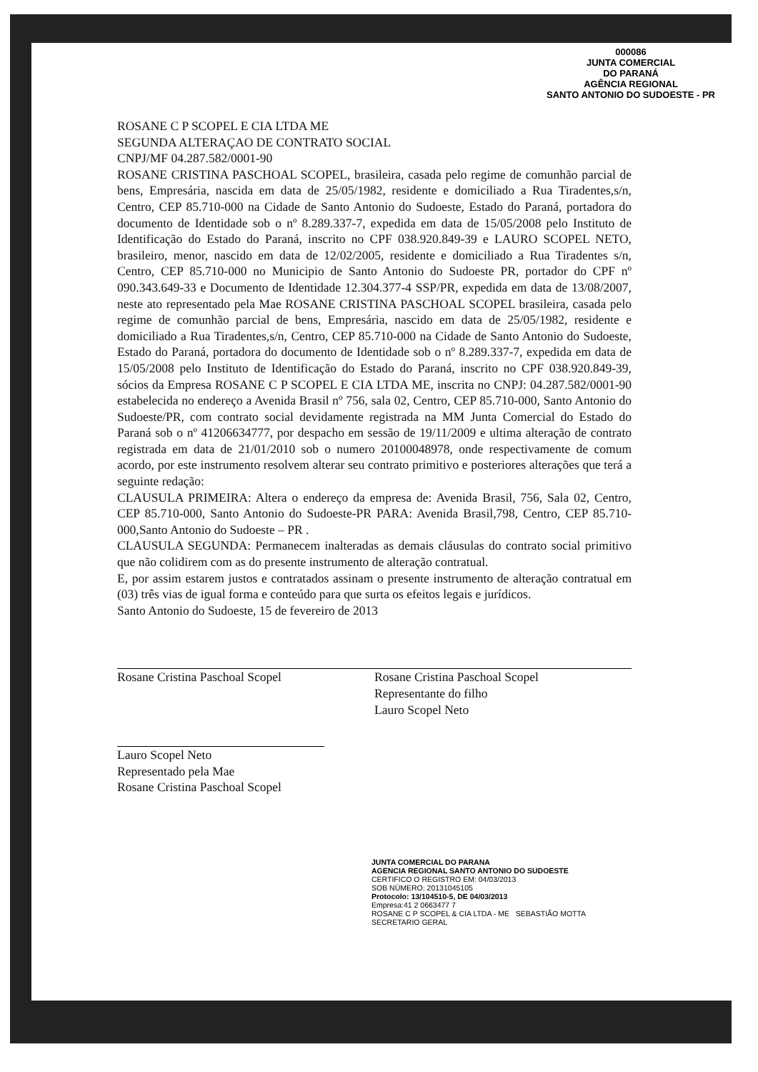000086
JUNTA COMERCIAL
DO PARANÁ
AGÊNCIA REGIONAL
SANTO ANTONIO DO SUDOESTE - PR
ROSANE C P SCOPEL E CIA LTDA ME
SEGUNDA ALTERAÇAO DE CONTRATO SOCIAL
CNPJ/MF 04.287.582/0001-90
ROSANE CRISTINA PASCHOAL SCOPEL, brasileira, casada pelo regime de comunhão parcial de bens, Empresária, nascida em data de 25/05/1982, residente e domiciliado a Rua Tiradentes,s/n, Centro, CEP 85.710-000 na Cidade de Santo Antonio do Sudoeste, Estado do Paraná, portadora do documento de Identidade sob o nº 8.289.337-7, expedida em data de 15/05/2008 pelo Instituto de Identificação do Estado do Paraná, inscrito no CPF 038.920.849-39 e LAURO SCOPEL NETO, brasileiro, menor, nascido em data de 12/02/2005, residente e domiciliado a Rua Tiradentes s/n, Centro, CEP 85.710-000 no Municipio de Santo Antonio do Sudoeste PR, portador do CPF nº 090.343.649-33 e Documento de Identidade 12.304.377-4 SSP/PR, expedida em data de 13/08/2007, neste ato representado pela Mae ROSANE CRISTINA PASCHOAL SCOPEL brasileira, casada pelo regime de comunhão parcial de bens, Empresária, nascido em data de 25/05/1982, residente e domiciliado a Rua Tiradentes,s/n, Centro, CEP 85.710-000 na Cidade de Santo Antonio do Sudoeste, Estado do Paraná, portadora do documento de Identidade sob o nº 8.289.337-7, expedida em data de 15/05/2008 pelo Instituto de Identificação do Estado do Paraná, inscrito no CPF 038.920.849-39, sócios da Empresa ROSANE C P SCOPEL E CIA LTDA ME, inscrita no CNPJ: 04.287.582/0001-90 estabelecida no endereço a Avenida Brasil nº 756, sala 02, Centro, CEP 85.710-000, Santo Antonio do Sudoeste/PR, com contrato social devidamente registrada na MM Junta Comercial do Estado do Paraná sob o nº 41206634777, por despacho em sessão de 19/11/2009 e ultima alteração de contrato registrada em data de 21/01/2010 sob o numero 20100048978, onde respectivamente de comum acordo, por este instrumento resolvem alterar seu contrato primitivo e posteriores alterações que terá a seguinte redação:
CLAUSULA PRIMEIRA: Altera o endereço da empresa de: Avenida Brasil, 756, Sala 02, Centro, CEP 85.710-000, Santo Antonio do Sudoeste-PR PARA: Avenida Brasil,798, Centro, CEP 85.710-000,Santo Antonio do Sudoeste – PR .
CLAUSULA SEGUNDA: Permanecem inalteradas as demais cláusulas do contrato social primitivo que não colidirem com as do presente instrumento de alteração contratual.
E, por assim estarem justos e contratados assinam o presente instrumento de alteração contratual em (03) três vias de igual forma e conteúdo para que surta os efeitos legais e jurídicos.
Santo Antonio do Sudoeste, 15 de fevereiro de 2013
Rosane Cristina Paschoal Scopel Rosane Cristina Paschoal Scopel
Representante do filho
Lauro Scopel Neto
Lauro Scopel Neto
Representado pela Mae
Rosane Cristina Paschoal Scopel
JUNTA COMERCIAL DO PARANA
AGENCIA REGIONAL SANTO ANTONIO DO SUDOESTE
CERTIFICO O REGISTRO EM: 04/03/2013
SOB NÚMERO: 20131045105
Protocolo: 13/104510-5, DE 04/03/2013
Empresa:41 2 0663477 7
ROSANE C P SCOPEL & CIA LTDA - ME SEBASTIÃO MOTTA
SECRETARIO GERAL